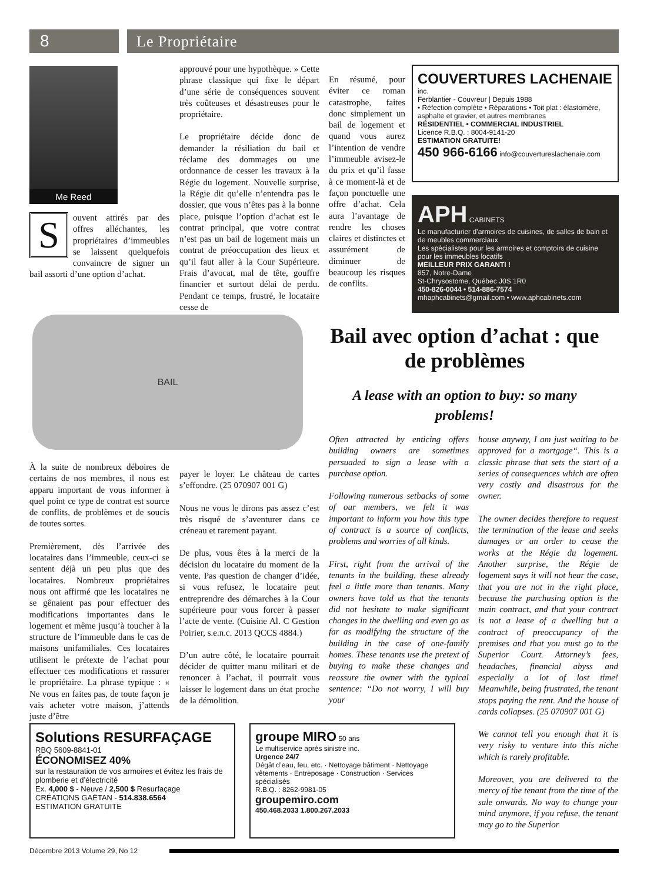8 Le Propriétaire
Me Reed
S
ouvent attirés par des offres alléchantes, les propriétaires d’immeubles se laissent quelquefois convaincre de signer un bail assorti d’une option d’achat.
approuvé pour une hypothèque. » Cette phrase classique qui fixe le départ d’une série de conséquences souvent très coûteuses et désastreuses pour le propriétaire.
Le propriétaire décide donc de demander la résiliation du bail et réclame des dommages ou une ordonnance de cesser les travaux à la Régie du logement. Nouvelle surprise, la Régie dit qu’elle n’entendra pas le dossier, que vous n’êtes pas à la bonne place, puisque l’option d’achat est le contrat principal, que votre contrat n’est pas un bail de logement mais un contrat de préoccupation des lieux et qu’il faut aller à la Cour Supérieure. Frais d’avocat, mal de tête, gouffre financier et surtout délai de perdu. Pendant ce temps, frustré, le locataire cesse de
En résumé, pour éviter ce roman catastrophe, faites donc simplement un bail de logement et quand vous aurez l’intention de vendre l’immeuble avisez-le du prix et qu’il fasse à ce moment-là et de façon ponctuelle une offre d’achat. Cela aura l’avantage de rendre les choses claires et distinctes et assurément de diminuer de beaucoup les risques de conflits.
COUVERTURES LACHENAIE inc.
Ferblantier - Couvreur | Depuis 1988
• Réfection complète • Réparations • Toit plat : élastomère, asphalte et gravier, et autres membranes
RÉSIDENTIEL • COMMERCIAL INDUSTRIEL
Licence R.B.Q. : 8004-9141-20
ESTIMATION GRATUITE!
450 966-6166 info@couvertureslachenaie.com
APH CABINETS
Le manufacturier d’armoires de cuisines, de salles de bain et de meubles commerciaux
Les spécialistes pour les armoires et comptoirs de cuisine pour les immeubles locatifs
MEILLEUR PRIX GARANTI !
857, Notre-Dame
St-Chrysostome, Québec J0S 1R0
450-826-0044 • 514-886-7574
mhaphcabinets@gmail.com • www.aphcabinets.com
BAIL
Bail avec option d’achat : que de problèmes
A lease with an option to buy: so many problems!
À la suite de nombreux déboires de certains de nos membres, il nous est apparu important de vous informer à quel point ce type de contrat est source de conflits, de problèmes et de soucis de toutes sortes.
Premièrement, dès l’arrivée des locataires dans l’immeuble, ceux-ci se sentent déjà un peu plus que des locataires. Nombreux propriétaires nous ont affirmé que les locataires ne se gênaient pas pour effectuer des modifications importantes dans le logement et même jusqu’à toucher à la structure de l’immeuble dans le cas de maisons unifamiliales. Ces locataires utilisent le prétexte de l’achat pour effectuer ces modifications et rassurer le propriétaire. La phrase typique : « Ne vous en faites pas, de toute façon je vais acheter votre maison, j’attends juste d’être
payer le loyer. Le château de cartes s’effondre. (25 070907 001 G)
Nous ne vous le dirons pas assez c’est très risqué de s’aventurer dans ce créneau et rarement payant.
De plus, vous êtes à la merci de la décision du locataire du moment de la vente. Pas question de changer d’idée, si vous refusez, le locataire peut entreprendre des démarches à la Cour supérieure pour vous forcer à passer l’acte de vente. (Cuisine Al. C Gestion Poirier, s.e.n.c. 2013 QCCS 4884.)
D’un autre côté, le locataire pourrait décider de quitter manu militari et de renoncer à l’achat, il pourrait vous laisser le logement dans un état proche de la démolition.
Often attracted by enticing offers building owners are sometimes persuaded to sign a lease with a purchase option.
Following numerous setbacks of some of our members, we felt it was important to inform you how this type of contract is a source of conflicts, problems and worries of all kinds.
First, right from the arrival of the tenants in the building, these already feel a little more than tenants. Many owners have told us that the tenants did not hesitate to make significant changes in the dwelling and even go as far as modifying the structure of the building in the case of one-family homes. These tenants use the pretext of buying to make these changes and reassure the owner with the typical sentence: “Do not worry, I will buy your
house anyway, I am just waiting to be approved for a mortgage“. This is a classic phrase that sets the start of a series of consequences which are often very costly and disastrous for the owner.
The owner decides therefore to request the termination of the lease and seeks damages or an order to cease the works at the Régie du logement. Another surprise, the Régie de logement says it will not hear the case, that you are not in the right place, because the purchasing option is the main contract, and that your contract is not a lease of a dwelling but a contract of preoccupancy of the premises and that you must go to the Superior Court. Attorney’s fees, headaches, financial abyss and especially a lot of lost time! Meanwhile, being frustrated, the tenant stops paying the rent. And the house of cards collapses. (25 070907 001 G)
We cannot tell you enough that it is very risky to venture into this niche which is rarely profitable.
Moreover, you are delivered to the mercy of the tenant from the time of the sale onwards. No way to change your mind anymore, if you refuse, the tenant may go to the Superior
Solutions RESURFAÇAGE
RBQ 5609-8841-01
ÉCONOMISEZ 40%
sur la restauration de vos armoires et évitez les frais de plomberie et d’électricité
Ex. 4,000 $ - Neuve / 2,500 $ Resurfaçage
CRÉATIONS GAËTAN - 514.838.6564
ESTIMATION GRATUITE
groupe MIRO 50 ans
Le multiservice après sinistre inc.
Urgence 24/7
Dégât d’eau, feu, etc. · Nettoyage bâtiment · Nettoyage vêtements · Entreposage · Construction · Services spécialisés
R.B.Q. : 8262-9981-05
groupemiro.com
450.468.2033 1.800.267.2033
Décembre 2013 Volume 29, No 12